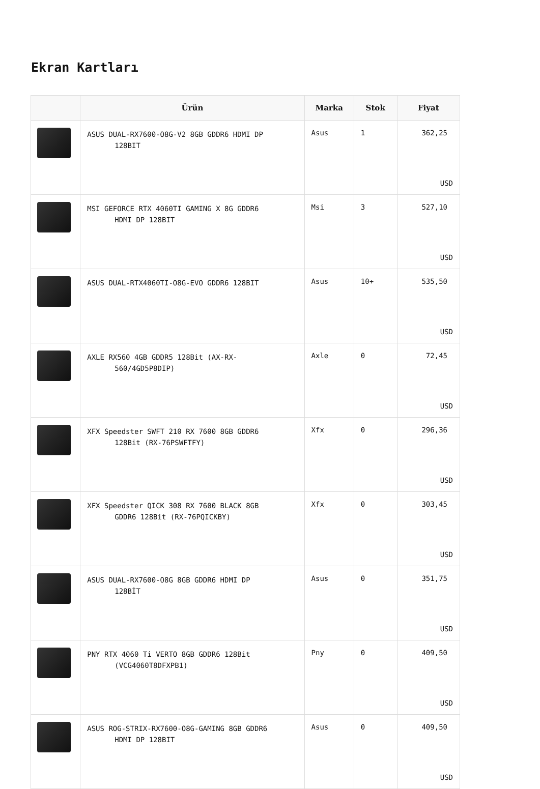Ekran Kartları
| | Ürün | Marka | Stok | Fiyat |
| --- | --- | --- | --- | --- |
| | ASUS DUAL-RX7600-O8G-V2 8GB GDDR6 HDMI DP 128BIT | Asus | 1 | 362,25 USD |
| | MSI GEFORCE RTX 4060TI GAMING X 8G GDDR6 HDMI DP 128BIT | Msi | 3 | 527,10 USD |
| | ASUS DUAL-RTX4060TI-O8G-EVO GDDR6 128BIT | Asus | 10+ | 535,50 USD |
| | AXLE RX560 4GB GDDR5 128Bit (AX-RX- 560/4GD5P8DIP) | Axle | 0 | 72,45 USD |
| | XFX Speedster SWFT 210 RX 7600 8GB GDDR6 128Bit (RX-76PSWFTFY) | Xfx | 0 | 296,36 USD |
| | XFX Speedster QICK 308 RX 7600 BLACK 8GB GDDR6 128Bit (RX-76PQICKBY) | Xfx | 0 | 303,45 USD |
| | ASUS DUAL-RX7600-O8G 8GB GDDR6 HDMI DP 128BİT | Asus | 0 | 351,75 USD |
| | PNY RTX 4060 Ti VERTO 8GB GDDR6 128Bit (VCG4060T8DFXPB1) | Pny | 0 | 409,50 USD |
| | ASUS ROG-STRIX-RX7600-O8G-GAMING 8GB GDDR6 HDMI DP 128BIT | Asus | 0 | 409,50 USD |